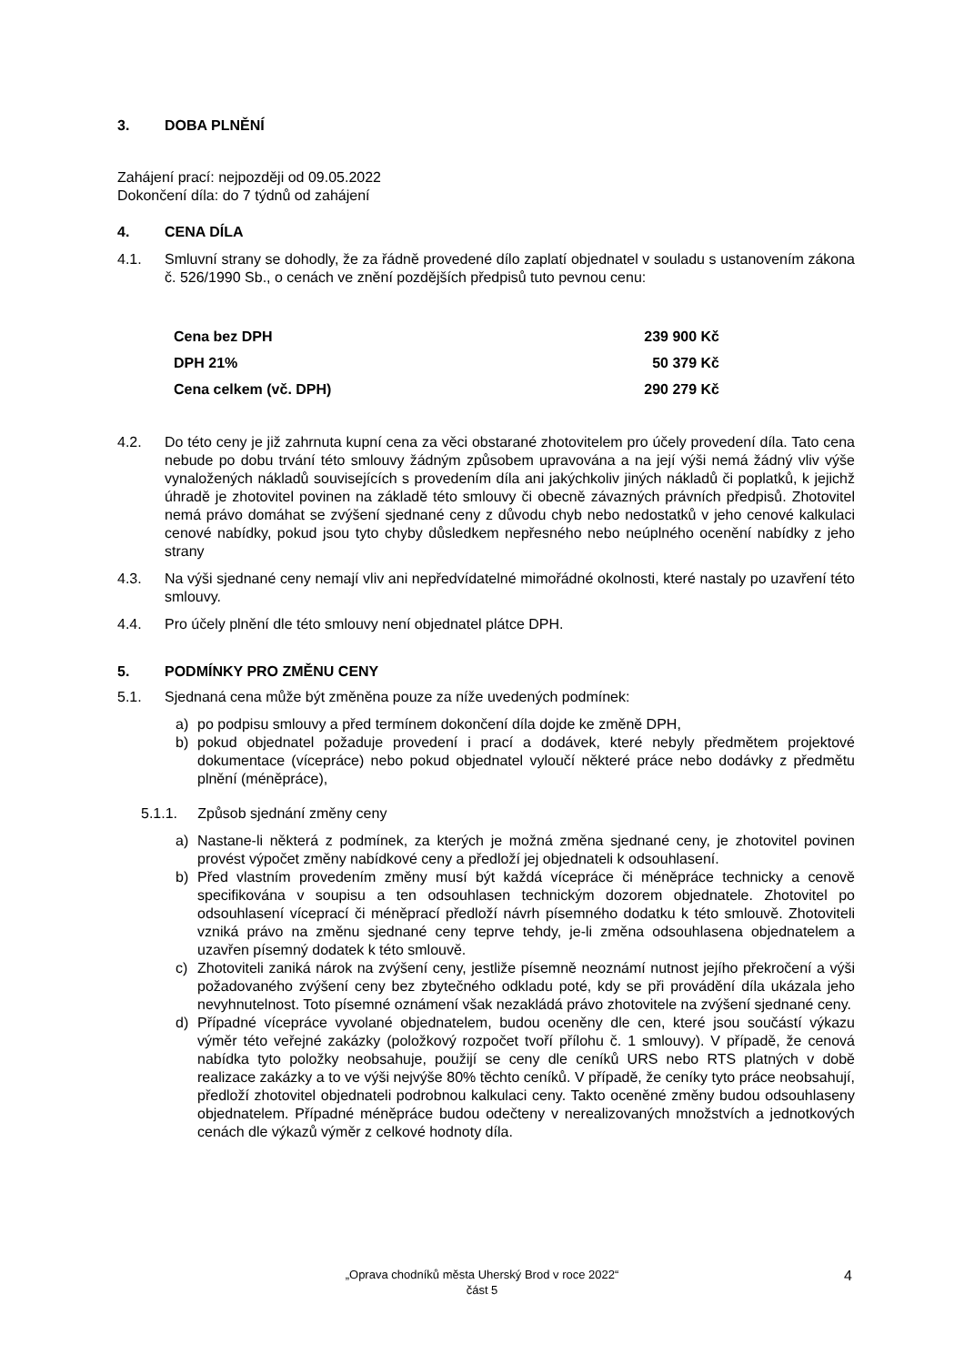3. DOBA PLNĚNÍ
Zahájení prací: nejpozději od 09.05.2022
Dokončení díla: do 7 týdnů od zahájení
4. CENA DÍLA
4.1. Smluvní strany se dohodly, že za řádně provedené dílo zaplatí objednatel v souladu s ustanovením zákona č. 526/1990 Sb., o cenách ve znění pozdějších předpisů tuto pevnou cenu:
| Cena bez DPH | 239 900 Kč |
| DPH 21% | 50 379 Kč |
| Cena celkem (vč. DPH) | 290 279 Kč |
4.2. Do této ceny je již zahrnuta kupní cena za věci obstarané zhotovitelem pro účely provedení díla. Tato cena nebude po dobu trvání této smlouvy žádným způsobem upravována a na její výši nemá žádný vliv výše vynaložených nákladů souvisejících s provedením díla ani jakýchkoliv jiných nákladů či poplatků, k jejichž úhradě je zhotovitel povinen na základě této smlouvy či obecně závazných právních předpisů. Zhotovitel nemá právo domáhat se zvýšení sjednané ceny z důvodu chyb nebo nedostatků v jeho cenové kalkulaci cenové nabídky, pokud jsou tyto chyby důsledkem nepřesného nebo neúplného ocenění nabídky z jeho strany
4.3. Na výši sjednané ceny nemají vliv ani nepředvídatelné mimořádné okolnosti, které nastaly po uzavření této smlouvy.
4.4. Pro účely plnění dle této smlouvy není objednatel plátce DPH.
5. PODMÍNKY PRO ZMĚNU CENY
5.1. Sjednaná cena může být změněna pouze za níže uvedených podmínek:
a) po podpisu smlouvy a před termínem dokončení díla dojde ke změně DPH,
b) pokud objednatel požaduje provedení i prací a dodávek, které nebyly předmětem projektové dokumentace (vícepráce) nebo pokud objednatel vyloučí některé práce nebo dodávky z předmětu plnění (méněpráce),
5.1.1. Způsob sjednání změny ceny
a) Nastane-li některá z podmínek, za kterých je možná změna sjednané ceny, je zhotovitel povinen provést výpočet změny nabídkové ceny a předloží jej objednateli k odsouhlasení.
b) Před vlastním provedením změny musí být každá vícepráce či méněpráce technicky a cenově specifikována v soupisu a ten odsouhlasen technickým dozorem objednatele. Zhotovitel po odsouhlasení víceprací či méněprací předloží návrh písemného dodatku k této smlouvě. Zhotoviteli vzniká právo na změnu sjednané ceny teprve tehdy, je-li změna odsouhlasena objednatelem a uzavřen písemný dodatek k této smlouvě.
c) Zhotoviteli zaniká nárok na zvýšení ceny, jestliže písemně neoznámí nutnost jejího překročení a výši požadovaného zvýšení ceny bez zbytečného odkladu poté, kdy se při provádění díla ukázala jeho nevyhnutelnost. Toto písemné oznámení však nezakládá právo zhotovitele na zvýšení sjednané ceny.
d) Případné vícepráce vyvolané objednatelem, budou oceněny dle cen, které jsou součástí výkazu výměr této veřejné zakázky (položkový rozpočet tvoří přílohu č. 1 smlouvy). V případě, že cenová nabídka tyto položky neobsahuje, použijí se ceny dle ceníků URS nebo RTS platných v době realizace zakázky a to ve výši nejvýše 80% těchto ceníků. V případě, že ceníky tyto práce neobsahují, předloží zhotovitel objednateli podrobnou kalkulaci ceny. Takto oceněné změny budou odsouhlaseny objednatelem. Případné méněpráce budou odečteny v nerealizovaných množstvích a jednotkových cenách dle výkazů výměr z celkové hodnoty díla.
„Oprava chodníků města Uherský Brod v roce 2022“
část 5
4